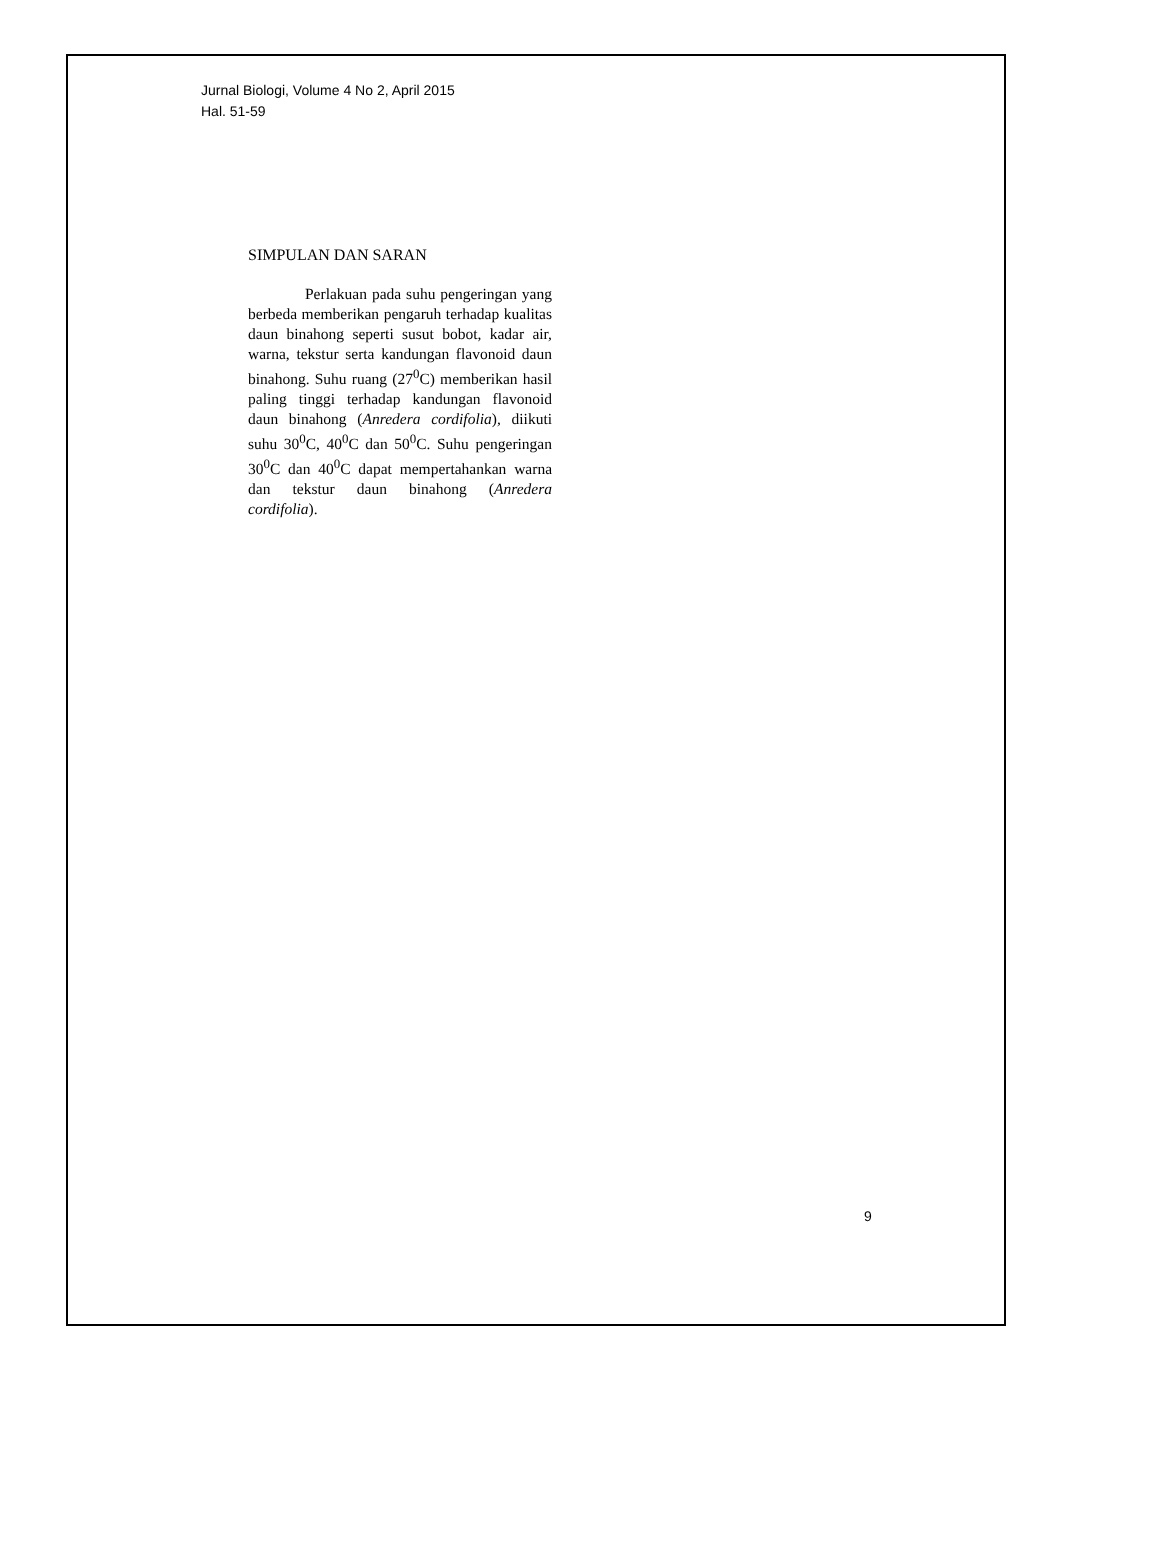Jurnal Biologi, Volume 4 No 2, April 2015
Hal. 51-59
SIMPULAN DAN SARAN
Perlakuan pada suhu pengeringan yang berbeda memberikan pengaruh terhadap kualitas daun binahong seperti susut bobot, kadar air, warna, tekstur serta kandungan flavonoid daun binahong. Suhu ruang (27<sup>0</sup>C) memberikan hasil paling tinggi terhadap kandungan flavonoid daun binahong (Anredera cordifolia), diikuti suhu 30<sup>0</sup>C, 40<sup>0</sup>C dan 50<sup>0</sup>C. Suhu pengeringan 30<sup>0</sup>C dan 40<sup>0</sup>C dapat mempertahankan warna dan tekstur daun binahong (Anredera cordifolia).
9